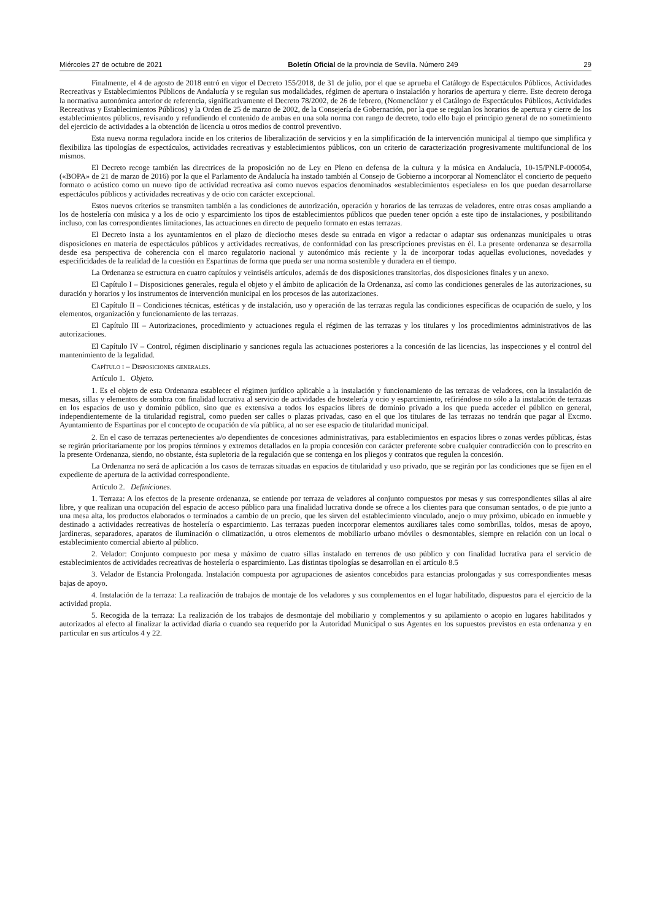Miércoles 27 de octubre de 2021 Boletín Oficial de la provincia de Sevilla. Número 249 29
Finalmente, el 4 de agosto de 2018 entró en vigor el Decreto 155/2018, de 31 de julio, por el que se aprueba el Catálogo de Espectáculos Públicos, Actividades Recreativas y Establecimientos Públicos de Andalucía y se regulan sus modalidades, régimen de apertura o instalación y horarios de apertura y cierre. Este decreto deroga la normativa autonómica anterior de referencia, significativamente el Decreto 78/2002, de 26 de febrero, (Nomenclátor y el Catálogo de Espectáculos Públicos, Actividades Recreativas y Establecimientos Públicos) y la Orden de 25 de marzo de 2002, de la Consejería de Gobernación, por la que se regulan los horarios de apertura y cierre de los establecimientos públicos, revisando y refundiendo el contenido de ambas en una sola norma con rango de decreto, todo ello bajo el principio general de no sometimiento del ejercicio de actividades a la obtención de licencia u otros medios de control preventivo.
Esta nueva norma reguladora incide en los criterios de liberalización de servicios y en la simplificación de la intervención municipal al tiempo que simplifica y flexibiliza las tipologías de espectáculos, actividades recreativas y establecimientos públicos, con un criterio de caracterización progresivamente multifuncional de los mismos.
El Decreto recoge también las directrices de la proposición no de Ley en Pleno en defensa de la cultura y la música en Andalucía, 10-15/PNLP-000054, («BOPA» de 21 de marzo de 2016) por la que el Parlamento de Andalucía ha instado también al Consejo de Gobierno a incorporar al Nomenclátor el concierto de pequeño formato o acústico como un nuevo tipo de actividad recreativa así como nuevos espacios denominados «establecimientos especiales» en los que puedan desarrollarse espectáculos públicos y actividades recreativas y de ocio con carácter excepcional.
Estos nuevos criterios se transmiten también a las condiciones de autorización, operación y horarios de las terrazas de veladores, entre otras cosas ampliando a los de hostelería con música y a los de ocio y esparcimiento los tipos de establecimientos públicos que pueden tener opción a este tipo de instalaciones, y posibilitando incluso, con las correspondientes limitaciones, las actuaciones en directo de pequeño formato en estas terrazas.
El Decreto insta a los ayuntamientos en el plazo de dieciocho meses desde su entrada en vigor a redactar o adaptar sus ordenanzas municipales u otras disposiciones en materia de espectáculos públicos y actividades recreativas, de conformidad con las prescripciones previstas en él. La presente ordenanza se desarrolla desde esa perspectiva de coherencia con el marco regulatorio nacional y autonómico más reciente y la de incorporar todas aquellas evoluciones, novedades y especificidades de la realidad de la cuestión en Espartinas de forma que pueda ser una norma sostenible y duradera en el tiempo.
La Ordenanza se estructura en cuatro capítulos y veintiséis artículos, además de dos disposiciones transitorias, dos disposiciones finales y un anexo.
El Capítulo I – Disposiciones generales, regula el objeto y el ámbito de aplicación de la Ordenanza, así como las condiciones generales de las autorizaciones, su duración y horarios y los instrumentos de intervención municipal en los procesos de las autorizaciones.
El Capítulo II – Condiciones técnicas, estéticas y de instalación, uso y operación de las terrazas regula las condiciones específicas de ocupación de suelo, y los elementos, organización y funcionamiento de las terrazas.
El Capítulo III – Autorizaciones, procedimiento y actuaciones regula el régimen de las terrazas y los titulares y los procedimientos administrativos de las autorizaciones.
El Capítulo IV – Control, régimen disciplinario y sanciones regula las actuaciones posteriores a la concesión de las licencias, las inspecciones y el control del mantenimiento de la legalidad.
Capítulo i – Disposiciones generales.
Artículo 1. Objeto.
1. Es el objeto de esta Ordenanza establecer el régimen jurídico aplicable a la instalación y funcionamiento de las terrazas de veladores, con la instalación de mesas, sillas y elementos de sombra con finalidad lucrativa al servicio de actividades de hostelería y ocio y esparcimiento, refiriéndose no sólo a la instalación de terrazas en los espacios de uso y dominio público, sino que es extensiva a todos los espacios libres de dominio privado a los que pueda acceder el público en general, independientemente de la titularidad registral, como pueden ser calles o plazas privadas, caso en el que los titulares de las terrazas no tendrán que pagar al Excmo. Ayuntamiento de Espartinas por el concepto de ocupación de vía pública, al no ser ese espacio de titularidad municipal.
2. En el caso de terrazas pertenecientes a/o dependientes de concesiones administrativas, para establecimientos en espacios libres o zonas verdes públicas, éstas se regirán prioritariamente por los propios términos y extremos detallados en la propia concesión con carácter preferente sobre cualquier contradicción con lo prescrito en la presente Ordenanza, siendo, no obstante, ésta supletoria de la regulación que se contenga en los pliegos y contratos que regulen la concesión.
La Ordenanza no será de aplicación a los casos de terrazas situadas en espacios de titularidad y uso privado, que se regirán por las condiciones que se fijen en el expediente de apertura de la actividad correspondiente.
Artículo 2. Definiciones.
1. Terraza: A los efectos de la presente ordenanza, se entiende por terraza de veladores al conjunto compuestos por mesas y sus correspondientes sillas al aire libre, y que realizan una ocupación del espacio de acceso público para una finalidad lucrativa donde se ofrece a los clientes para que consuman sentados, o de pie junto a una mesa alta, los productos elaborados o terminados a cambio de un precio, que les sirven del establecimiento vinculado, anejo o muy próximo, ubicado en inmueble y destinado a actividades recreativas de hostelería o esparcimiento. Las terrazas pueden incorporar elementos auxiliares tales como sombrillas, toldos, mesas de apoyo, jardineras, separadores, aparatos de iluminación o climatización, u otros elementos de mobiliario urbano móviles o desmontables, siempre en relación con un local o establecimiento comercial abierto al público.
2. Velador: Conjunto compuesto por mesa y máximo de cuatro sillas instalado en terrenos de uso público y con finalidad lucrativa para el servicio de establecimientos de actividades recreativas de hostelería o esparcimiento. Las distintas tipologías se desarrollan en el artículo 8.5
3. Velador de Estancia Prolongada. Instalación compuesta por agrupaciones de asientos concebidos para estancias prolongadas y sus correspondientes mesas bajas de apoyo.
4. Instalación de la terraza: La realización de trabajos de montaje de los veladores y sus complementos en el lugar habilitado, dispuestos para el ejercicio de la actividad propia.
5. Recogida de la terraza: La realización de los trabajos de desmontaje del mobiliario y complementos y su apilamiento o acopio en lugares habilitados y autorizados al efecto al finalizar la actividad diaria o cuando sea requerido por la Autoridad Municipal o sus Agentes en los supuestos previstos en esta ordenanza y en particular en sus artículos 4 y 22.